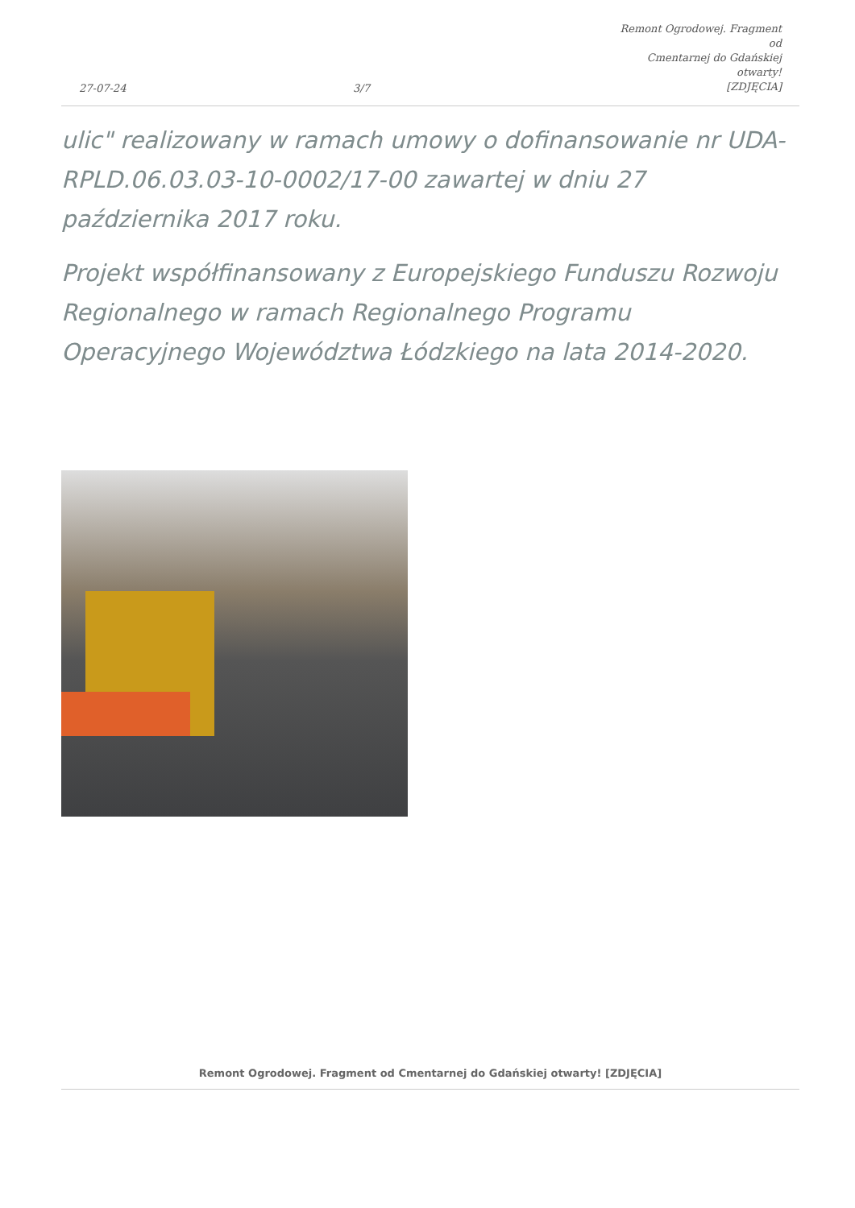27-07-24
3/7
Remont Ogrodowej. Fragment od
Cmentarnej do Gdańskiej otwarty!
[ZDJĘCIA]
ulic" realizowany w ramach umowy o dofinansowanie nr UDA-RPLD.06.03.03-10-0002/17-00 zawartej w dniu 27 października 2017 roku.
Projekt współfinansowany z Europejskiego Funduszu Rozwoju Regionalnego w ramach Regionalnego Programu Operacyjnego Województwa Łódzkiego na lata 2014-2020.
Remont Ogrodowej. Fragment od Cmentarnej do Gdańskiej otwarty! [ZDJĘCIA]